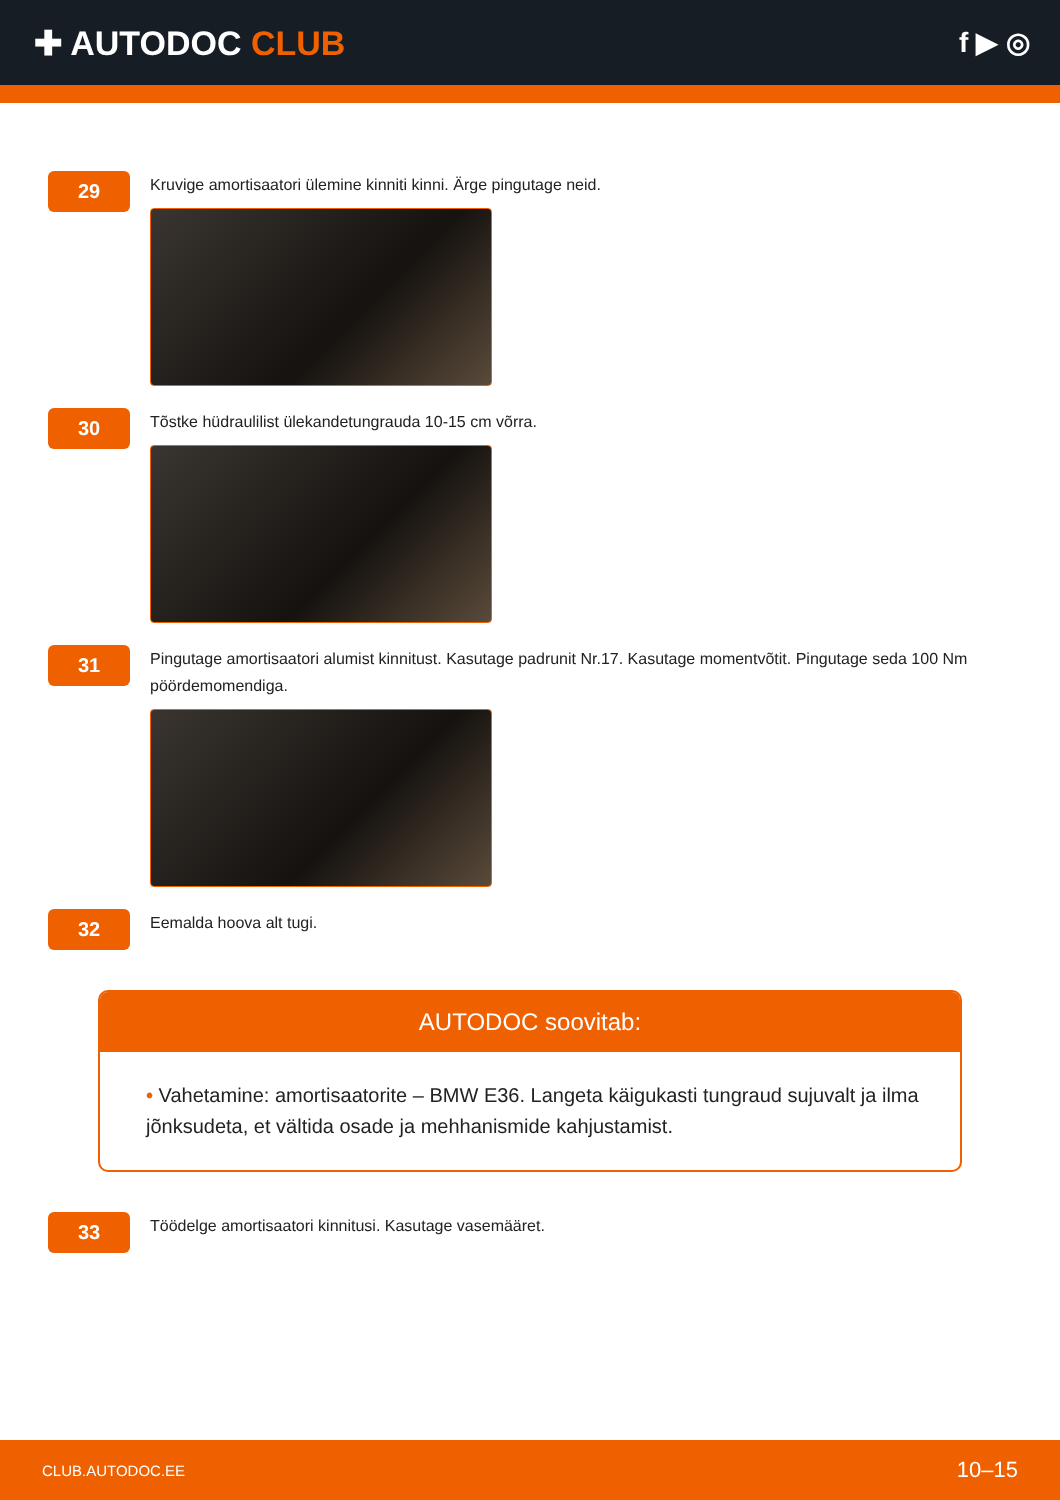✚ AUTODOC CLUB
f ▶ ◎
29
Kruvige amortisaatori ülemine kinniti kinni. Ärge pingutage neid.
30
Tõstke hüdraulilist ülekandetungrauda 10-15 cm võrra.
31
Pingutage amortisaatori alumist kinnitust. Kasutage padrunit Nr.17. Kasutage momentvõtit. Pingutage seda 100 Nm pöördemomendiga.
32
Eemalda hoova alt tugi.
AUTODOC soovitab:
• Vahetamine: amortisaatorite – BMW E36. Langeta käigukasti tungraud sujuvalt ja ilma jõnksudeta, et vältida osade ja mehhanismide kahjustamist.
33
Töödelge amortisaatori kinnitusi. Kasutage vasemääret.
CLUB.AUTODOC.EE 10–15